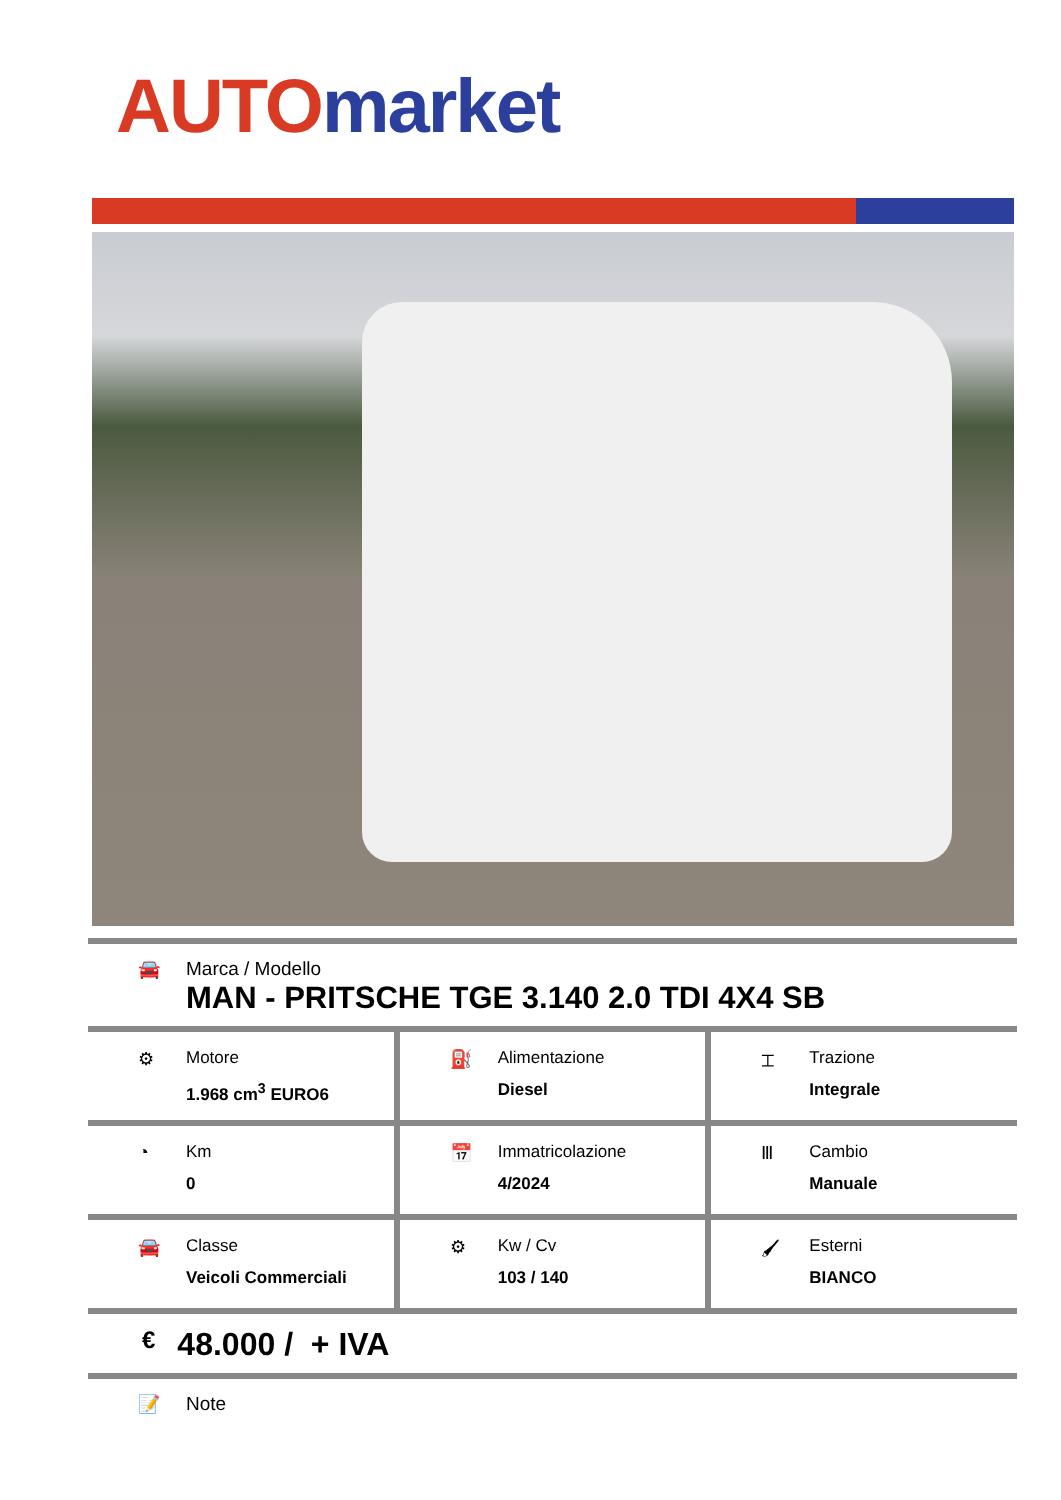AUTO market
🚘 Marca / Modello
MAN - PRITSCHE TGE 3.140 2.0 TDI 4X4 SB
⚙ Motore
1.968 cm<sup>3</sup> EURO6
⛽ Alimentazione
Diesel
⌶ Trazione
Integrale
◔ Km
0
📅 Immatricolazione
4/2024
Ⅲ Cambio
Manuale
🚘 Classe
Veicoli Commerciali
⚙ Kw / Cv
103 / 140
🖌 Esterni
BIANCO
€ 48.000 / + IVA
📝 Note